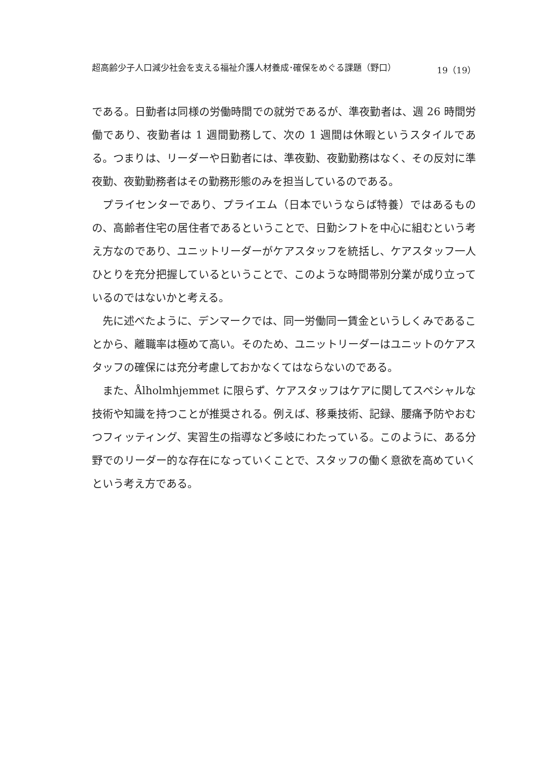超高齢少子人口減少社会を支える福祉介護人材養成･確保をめぐる課題（野口） 19（19）
である。日勤者は同様の労働時間での就労であるが、準夜勤者は、週 26 時間労働であり、夜勤者は 1 週間勤務して、次の 1 週間は休暇というスタイルである。つまりは、リーダーや日勤者には、準夜勤、夜勤勤務はなく、その反対に準夜勤、夜勤勤務者はその勤務形態のみを担当しているのである。
プライセンターであり、プライエム（日本でいうならば特養）ではあるものの、高齢者住宅の居住者であるということで、日勤シフトを中心に組むという考え方なのであり、ユニットリーダーがケアスタッフを統括し、ケアスタッフ一人ひとりを充分把握しているということで、このような時間帯別分業が成り立っているのではないかと考える。
先に述べたように、デンマークでは、同一労働同一賃金というしくみであることから、離職率は極めて高い。そのため、ユニットリーダーはユニットのケアスタッフの確保には充分考慮しておかなくてはならないのである。
また、Ålholmhjemmet に限らず、ケアスタッフはケアに関してスペシャルな技術や知識を持つことが推奨される。例えば、移乗技術、記録、腰痛予防やおむつフィッティング、実習生の指導など多岐にわたっている。このように、ある分野でのリーダー的な存在になっていくことで、スタッフの働く意欲を高めていくという考え方である。